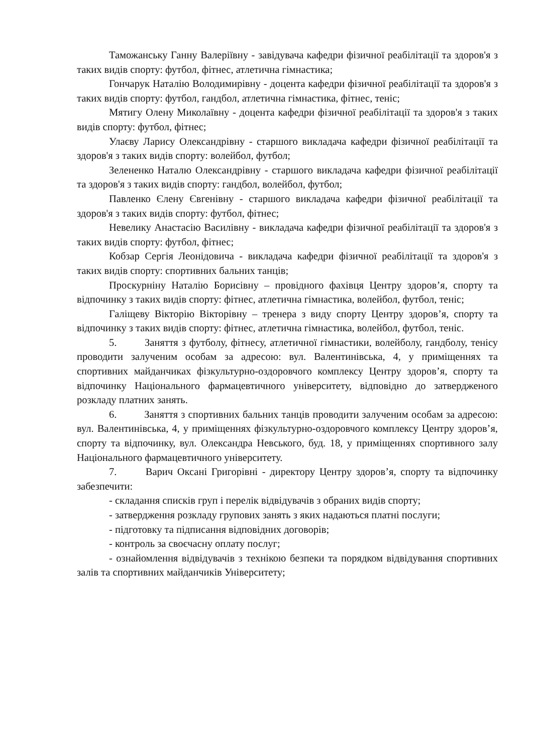Таможанську Ганну Валеріївну - завідувача кафедри фізичної реабілітації та здоров'я з таких видів спорту: футбол, фітнес, атлетична гімнастика;
Гончарук Наталію Володимирівну - доцента кафедри фізичної реабілітації та здоров'я з таких видів спорту: футбол, гандбол, атлетична гімнастика, фітнес, теніс;
Мятигу Олену Миколаївну - доцента кафедри фізичної реабілітації та здоров'я з таких видів спорту: футбол, фітнес;
Улаєву Ларису Олександрівну - старшого викладача кафедри фізичної реабілітації та здоров'я з таких видів спорту: волейбол, футбол;
Зелененко Наталю Олександрівну - старшого викладача кафедри фізичної реабілітації та здоров'я з таких видів спорту: гандбол, волейбол, футбол;
Павленко Єлену Євгенівну - старшого викладача кафедри фізичної реабілітації та здоров'я з таких видів спорту: футбол, фітнес;
Невелику Анастасію Василівну - викладача кафедри фізичної реабілітації та здоров'я з таких видів спорту: футбол, фітнес;
Кобзар Сергія Леонідовича - викладача кафедри фізичної реабілітації та здоров'я з таких видів спорту: спортивних бальних танців;
Проскурніну Наталію Борисівну – провідного фахівця Центру здоров’я, спорту та відпочинку з таких видів спорту: фітнес, атлетична гімнастика, волейбол, футбол, теніс;
Галіщеву Вікторію Вікторівну – тренера з виду спорту Центру здоров’я, спорту та відпочинку з таких видів спорту: фітнес, атлетична гімнастика, волейбол, футбол, теніс.
5. Заняття з футболу, фітнесу, атлетичної гімнастики, волейболу, гандболу, тенісу проводити залученим особам за адресою: вул. Валентинівська, 4, у приміщеннях та спортивних майданчиках фізкультурно-оздоровчого комплексу Центру здоров’я, спорту та відпочинку Національного фармацевтичного університету, відповідно до затвердженого розкладу платних занять.
6. Заняття з спортивних бальних танців проводити залученим особам за адресою: вул. Валентинівська, 4, у приміщеннях фізкультурно-оздоровчого комплексу Центру здоров’я, спорту та відпочинку, вул. Олександра Невського, буд. 18, у приміщеннях спортивного залу Національного фармацевтичного університету.
7. Варич Оксані Григорівні - директору Центру здоров’я, спорту та відпочинку забезпечити:
- складання списків груп і перелік відвідувачів з обраних видів спорту;
- затвердження розкладу групових занять з яких надаються платні послуги;
- підготовку та підписання відповідних договорів;
- контроль за своєчасну оплату послуг;
- ознайомлення відвідувачів з технікою безпеки та порядком відвідування спортивних залів та спортивних майданчиків Університету;